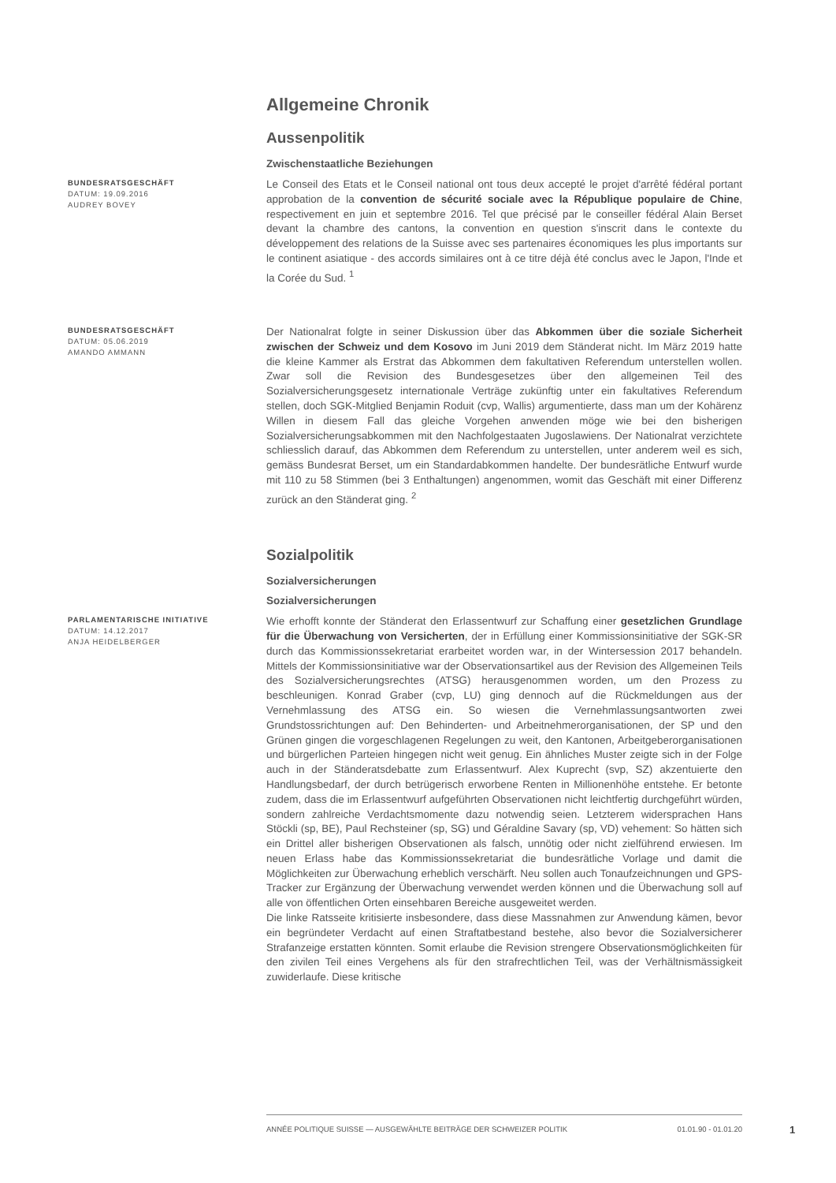Allgemeine Chronik
Aussenpolitik
Zwischenstaatliche Beziehungen
BUNDESRATSGESCHÄFT
DATUM: 19.09.2016
AUDREY BOVEY
Le Conseil des Etats et le Conseil national ont tous deux accepté le projet d'arrêté fédéral portant approbation de la convention de sécurité sociale avec la République populaire de Chine, respectivement en juin et septembre 2016. Tel que précisé par le conseiller fédéral Alain Berset devant la chambre des cantons, la convention en question s'inscrit dans le contexte du développement des relations de la Suisse avec ses partenaires économiques les plus importants sur le continent asiatique - des accords similaires ont à ce titre déjà été conclus avec le Japon, l'Inde et la Corée du Sud. <sup>1</sup>
BUNDESRATSGESCHÄFT
DATUM: 05.06.2019
AMANDO AMMANN
Der Nationalrat folgte in seiner Diskussion über das Abkommen über die soziale Sicherheit zwischen der Schweiz und dem Kosovo im Juni 2019 dem Ständerat nicht. Im März 2019 hatte die kleine Kammer als Erstrat das Abkommen dem fakultativen Referendum unterstellen wollen. Zwar soll die Revision des Bundesgesetzes über den allgemeinen Teil des Sozialversicherungsgesetz internationale Verträge zukünftig unter ein fakultatives Referendum stellen, doch SGK-Mitglied Benjamin Roduit (cvp, Wallis) argumentierte, dass man um der Kohärenz Willen in diesem Fall das gleiche Vorgehen anwenden möge wie bei den bisherigen Sozialversicherungsabkommen mit den Nachfolgestaaten Jugoslawiens. Der Nationalrat verzichtete schliesslich darauf, das Abkommen dem Referendum zu unterstellen, unter anderem weil es sich, gemäss Bundesrat Berset, um ein Standardabkommen handelte. Der bundesrätliche Entwurf wurde mit 110 zu 58 Stimmen (bei 3 Enthaltungen) angenommen, womit das Geschäft mit einer Differenz zurück an den Ständerat ging. <sup>2</sup>
Sozialpolitik
Sozialversicherungen
Sozialversicherungen
PARLAMENTARISCHE INITIATIVE
DATUM: 14.12.2017
ANJA HEIDELBERGER
Wie erhofft konnte der Ständerat den Erlassentwurf zur Schaffung einer gesetzlichen Grundlage für die Überwachung von Versicherten, der in Erfüllung einer Kommissionsinitiative der SGK-SR durch das Kommissionssekretariat erarbeitet worden war, in der Wintersession 2017 behandeln. Mittels der Kommissionsinitiative war der Observationsartikel aus der Revision des Allgemeinen Teils des Sozialversicherungsrechtes (ATSG) herausgenommen worden, um den Prozess zu beschleunigen. Konrad Graber (cvp, LU) ging dennoch auf die Rückmeldungen aus der Vernehmlassung des ATSG ein. So wiesen die Vernehmlassungsantworten zwei Grundstossrichtungen auf: Den Behinderten- und Arbeitnehmerorganisationen, der SP und den Grünen gingen die vorgeschlagenen Regelungen zu weit, den Kantonen, Arbeitgeberorganisationen und bürgerlichen Parteien hingegen nicht weit genug. Ein ähnliches Muster zeigte sich in der Folge auch in der Ständeratsdebatte zum Erlassentwurf. Alex Kuprecht (svp, SZ) akzentuierte den Handlungsbedarf, der durch betrügerisch erworbene Renten in Millionenhöhe entstehe. Er betonte zudem, dass die im Erlassentwurf aufgeführten Observationen nicht leichtfertig durchgeführt würden, sondern zahlreiche Verdachtsmomente dazu notwendig seien. Letzterem widersprachen Hans Stöckli (sp, BE), Paul Rechsteiner (sp, SG) und Géraldine Savary (sp, VD) vehement: So hätten sich ein Drittel aller bisherigen Observationen als falsch, unnötig oder nicht zielführend erwiesen. Im neuen Erlass habe das Kommissionssekretariat die bundesrätliche Vorlage und damit die Möglichkeiten zur Überwachung erheblich verschärft. Neu sollen auch Tonaufzeichnungen und GPS-Tracker zur Ergänzung der Überwachung verwendet werden können und die Überwachung soll auf alle von öffentlichen Orten einsehbaren Bereiche ausgeweitet werden.
Die linke Ratsseite kritisierte insbesondere, dass diese Massnahmen zur Anwendung kämen, bevor ein begründeter Verdacht auf einen Straftatbestand bestehe, also bevor die Sozialversicherer Strafanzeige erstatten könnten. Somit erlaube die Revision strengere Observationsmöglichkeiten für den zivilen Teil eines Vergehens als für den strafrechtlichen Teil, was der Verhältnismässigkeit zuwiderlaufe. Diese kritische
ANNÉE POLITIQUE SUISSE — AUSGEWÄHLTE BEITRÄGE DER SCHWEIZER POLITIK 01.01.90 - 01.01.20
1